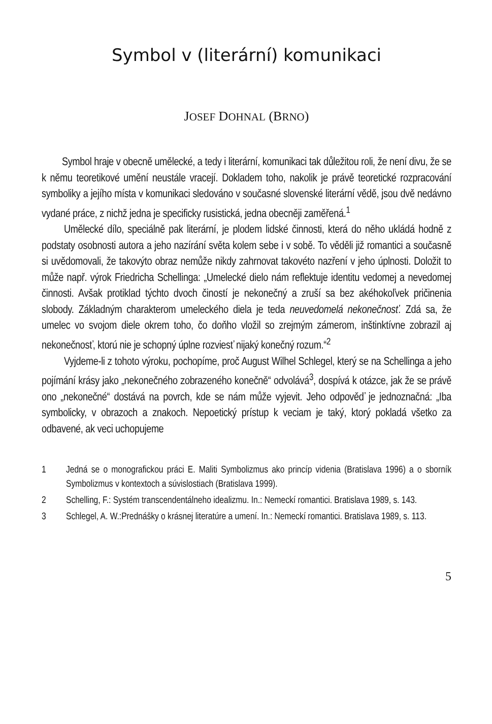Symbol v (literární) komunikaci
JOSEF DOHNAL (BRNO)
Symbol hraje v obecně umělecké, a tedy i literární, komunikaci tak důležitou roli, že není divu, že se k němu teoretikové umění neustále vracejí. Dokladem toho, nakolik je právě teoretické rozpracování symboliky a jejího místa v komunikaci sledováno v současné slovenské literární vědě, jsou dvě nedávno vydané práce, z nichž jedna je specificky rusistická, jedna obecněji zaměřená.<sup>1</sup>
Umělecké dílo, speciálně pak literární, je plodem lidské činnosti, která do něho ukládá hodně z podstaty osobnosti autora a jeho nazírání světa kolem sebe i v sobě. To věděli již romantici a současně si uvědomovali, že takovýto obraz nemůže nikdy zahrnovat takovéto nazření v jeho úplnosti. Doložit to může např. výrok Friedricha Schellinga: „Umelecké dielo nám reflektuje identitu vedomej a nevedomej činnosti. Avšak protiklad týchto dvoch čiností je nekonečný a zruší sa bez akéhokoľvek pričinenia slobody. Základným charakterom umeleckého diela je teda neuvedomelá nekonečnosť. Zdá sa, že umelec vo svojom diele okrem toho, čo doňho vložil so zrejmým zámerom, inštinktívne zobrazil aj nekonečnosť, ktorú nie je schopný úplne rozviesť nijaký konečný rozum.“<sup>2</sup>
Vyjdeme-li z tohoto výroku, pochopíme, proč August Wilhel Schlegel, který se na Schellinga a jeho pojímání krásy jako „nekonečného zobrazeného konečně“ odvolává<sup>3</sup>, dospívá k otázce, jak že se právě ono „nekonečné“ dostává na povrch, kde se nám může vyjevit. Jeho odpověď je jednoznačná: „Iba symbolicky, v obrazoch a znakoch. Nepoetický prístup k veciam je taký, ktorý pokladá všetko za odbavené, ak veci uchopujeme
1 Jedná se o monografickou práci E. Maliti Symbolizmus ako princíp videnia (Bratislava 1996) a o sborník Symbolizmus v kontextoch a súvislostiach (Bratislava 1999).
2 Schelling, F.: Systém transcendentálneho idealizmu. In.: Nemeckí romantici. Bratislava 1989, s. 143.
3 Schlegel, A. W.:Prednášky o krásnej literatúre a umení. In.: Nemeckí romantici. Bratislava 1989, s. 113.
5